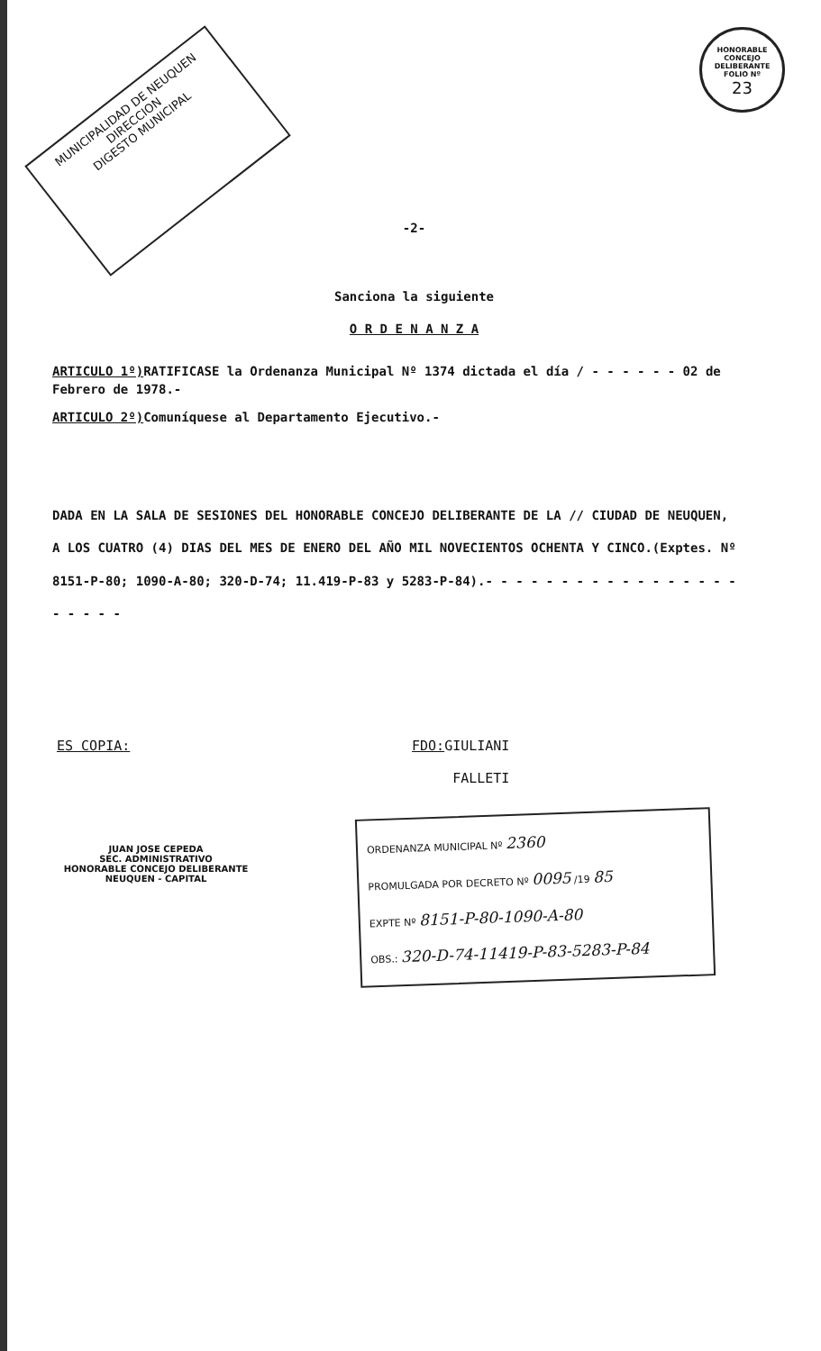MUNICIPALIDAD DE NEUQUEN
DIRECCION
DIGESTO MUNICIPAL
HONORABLE CONCEJO DELIBERANTE
FOLIO Nº
23
-2-
Sanciona la siguiente
O R D E N A N Z A
ARTICULO 1º) RATIFICASE la Ordenanza Municipal Nº 1374 dictada el día / - - - - - - 02 de Febrero de 1978.-
ARTICULO 2º) Comuníquese al Departamento Ejecutivo.-
DADA EN LA SALA DE SESIONES DEL HONORABLE CONCEJO DELIBERANTE DE LA // CIUDAD DE NEUQUEN, A LOS CUATRO (4) DIAS DEL MES DE ENERO DEL AÑO MIL NOVECIENTOS OCHENTA Y CINCO.(Exptes. Nº 8151-P-80; 1090-A-80; 320-D-74; 11.419-P-83 y 5283-P-84).- - - - - - - - - - - - - - - - - - - - - -
ES COPIA:
JUAN JOSE CEPEDA
SEC. ADMINISTRATIVO
HONORABLE CONCEJO DELIBERANTE
NEUQUEN - CAPITAL
FDO: GIULIANI
FALLETI
ORDENANZA MUNICIPAL Nº 2360
PROMULGADA POR DECRETO Nº 0095 /19 85
EXPTE Nº 8151-P-80-1090-A-80
OBS.: 320-D-74-11419-P-83-5283-P-84